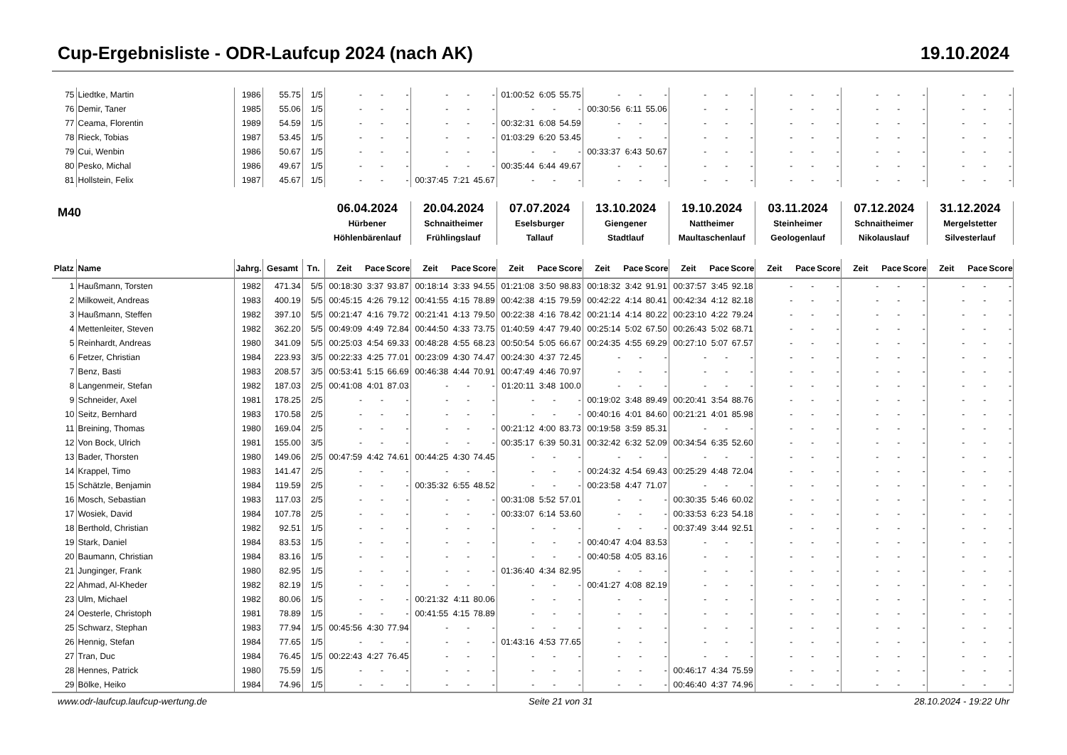Cup-Ergebnisliste - ODR-Laufcup 2024 (nach AK) 19.10.2024
| 75 | Liedtke, Martin | 1986 | 55.75 | 1/5 | - | - | - | - | - | - | 01:00:52 | 6:05 | 55.75 | - | - | - | - | - | - | - | - | - | - | - | - | - | - | - |
| 76 | Demir, Taner | 1985 | 55.06 | 1/5 | - | - | - | - | - | - | - | - | - | 00:30:56 | 6:11 | 55.06 | - | - | - | - | - | - | - | - | - | - | - | - |
| 77 | Ceama, Florentin | 1989 | 54.59 | 1/5 | - | - | - | - | - | - | 00:32:31 | 6:08 | 54.59 | - | - | - | - | - | - | - | - | - | - | - | - | - | - | - |
| 78 | Rieck, Tobias | 1987 | 53.45 | 1/5 | - | - | - | - | - | - | 01:03:29 | 6:20 | 53.45 | - | - | - | - | - | - | - | - | - | - | - | - | - | - | - |
| 79 | Cui, Wenbin | 1986 | 50.67 | 1/5 | - | - | - | - | - | - | - | - | - | 00:33:37 | 6:43 | 50.67 | - | - | - | - | - | - | - | - | - | - | - | - |
| 80 | Pesko, Michal | 1986 | 49.67 | 1/5 | - | - | - | - | - | - | 00:35:44 | 6:44 | 49.67 | - | - | - | - | - | - | - | - | - | - | - | - | - | - | - |
| 81 | Hollstein, Felix | 1987 | 45.67 | 1/5 | - | - | - | 00:37:45 | 7:21 | 45.67 | - | - | - | - | - | - | - | - | - | - | - | - | - | - | - | - | - | - |
| M40 | | | | | 06.04.2024 Hürbener Höhlenbärenlauf | | | 20.04.2024 Schnaitheimer Frühlingslauf | | | 07.07.2024 Eselsburger Tallauf | | | 13.10.2024 Giengener Stadtlauf | | | 19.10.2024 Nattheimer Maultaschenlauf | | | 03.11.2024 Steinheimer Geologenlauf | | | 07.12.2024 Schnaitheimer Nikolauslauf | | | 31.12.2024 Mergelstetter Silvesterlauf | | |
| Platz | Name | Jahrg. | Gesamt | Tn. | Zeit | Pace | Score | Zeit | Pace | Score | Zeit | Pace | Score | Zeit | Pace | Score | Zeit | Pace | Score | Zeit | Pace | Score | Zeit | Pace | Score | Zeit | Pace | Score |
| 1 | Haußmann, Torsten | 1982 | 471.34 | 5/5 | 00:18:30 | 3:37 | 93.87 | 00:18:14 | 3:33 | 94.55 | 01:21:08 | 3:50 | 98.83 | 00:18:32 | 3:42 | 91.91 | 00:37:57 | 3:45 | 92.18 | - | - | - | - | - | - | - | - | - |
| 2 | Milkoweit, Andreas | 1983 | 400.19 | 5/5 | 00:45:15 | 4:26 | 79.12 | 00:41:55 | 4:15 | 78.89 | 00:42:38 | 4:15 | 79.59 | 00:42:22 | 4:14 | 80.41 | 00:42:34 | 4:12 | 82.18 | - | - | - | - | - | - | - | - | - |
| 3 | Haußmann, Steffen | 1982 | 397.10 | 5/5 | 00:21:47 | 4:16 | 79.72 | 00:21:41 | 4:13 | 79.50 | 00:22:38 | 4:16 | 78.42 | 00:21:14 | 4:14 | 80.22 | 00:23:10 | 4:22 | 79.24 | - | - | - | - | - | - | - | - | - |
| 4 | Mettenleiter, Steven | 1982 | 362.20 | 5/5 | 00:49:09 | 4:49 | 72.84 | 00:44:50 | 4:33 | 73.75 | 01:40:59 | 4:47 | 79.40 | 00:25:14 | 5:02 | 67.50 | 00:26:43 | 5:02 | 68.71 | - | - | - | - | - | - | - | - | - |
| 5 | Reinhardt, Andreas | 1980 | 341.09 | 5/5 | 00:25:03 | 4:54 | 69.33 | 00:48:28 | 4:55 | 68.23 | 00:50:54 | 5:05 | 66.67 | 00:24:35 | 4:55 | 69.29 | 00:27:10 | 5:07 | 67.57 | - | - | - | - | - | - | - | - | - |
| 6 | Fetzer, Christian | 1984 | 223.93 | 3/5 | 00:22:33 | 4:25 | 77.01 | 00:23:09 | 4:30 | 74.47 | 00:24:30 | 4:37 | 72.45 | - | - | - | - | - | - | - | - | - | - | - | - | - | - | - |
| 7 | Benz, Basti | 1983 | 208.57 | 3/5 | 00:53:41 | 5:15 | 66.69 | 00:46:38 | 4:44 | 70.91 | 00:47:49 | 4:46 | 70.97 | - | - | - | - | - | - | - | - | - | - | - | - | - | - | - |
| 8 | Langenmeir, Stefan | 1982 | 187.03 | 2/5 | 00:41:08 | 4:01 | 87.03 | - | - | - | 01:20:11 | 3:48 | 100.0 | - | - | - | - | - | - | - | - | - | - | - | - | - | - | - |
| 9 | Schneider, Axel | 1981 | 178.25 | 2/5 | - | - | - | - | - | - | - | - | - | 00:19:02 | 3:48 | 89.49 | 00:20:41 | 3:54 | 88.76 | - | - | - | - | - | - | - | - | - |
| 10 | Seitz, Bernhard | 1983 | 170.58 | 2/5 | - | - | - | - | - | - | - | - | - | 00:40:16 | 4:01 | 84.60 | 00:21:21 | 4:01 | 85.98 | - | - | - | - | - | - | - | - | - |
| 11 | Breining, Thomas | 1980 | 169.04 | 2/5 | - | - | - | - | - | - | 00:21:12 | 4:00 | 83.73 | 00:19:58 | 3:59 | 85.31 | - | - | - | - | - | - | - | - | - | - | - | - |
| 12 | Von Bock, Ulrich | 1981 | 155.00 | 3/5 | - | - | - | - | - | - | 00:35:17 | 6:39 | 50.31 | 00:32:42 | 6:32 | 52.09 | 00:34:54 | 6:35 | 52.60 | - | - | - | - | - | - | - | - | - |
| 13 | Bader, Thorsten | 1980 | 149.06 | 2/5 | 00:47:59 | 4:42 | 74.61 | 00:44:25 | 4:30 | 74.45 | - | - | - | - | - | - | - | - | - | - | - | - | - | - | - | - | - | - |
| 14 | Krappel, Timo | 1983 | 141.47 | 2/5 | - | - | - | - | - | - | - | - | - | 00:24:32 | 4:54 | 69.43 | 00:25:29 | 4:48 | 72.04 | - | - | - | - | - | - | - | - | - |
| 15 | Schätzle, Benjamin | 1984 | 119.59 | 2/5 | - | - | - | 00:35:32 | 6:55 | 48.52 | - | - | - | 00:23:58 | 4:47 | 71.07 | - | - | - | - | - | - | - | - | - | - | - | - |
| 16 | Mosch, Sebastian | 1983 | 117.03 | 2/5 | - | - | - | - | - | - | 00:31:08 | 5:52 | 57.01 | - | - | - | 00:30:35 | 5:46 | 60.02 | - | - | - | - | - | - | - | - | - |
| 17 | Wosiek, David | 1984 | 107.78 | 2/5 | - | - | - | - | - | - | 00:33:07 | 6:14 | 53.60 | - | - | - | 00:33:53 | 6:23 | 54.18 | - | - | - | - | - | - | - | - | - |
| 18 | Berthold, Christian | 1982 | 92.51 | 1/5 | - | - | - | - | - | - | - | - | - | - | - | - | 00:37:49 | 3:44 | 92.51 | - | - | - | - | - | - | - | - | - |
| 19 | Stark, Daniel | 1984 | 83.53 | 1/5 | - | - | - | - | - | - | - | - | - | 00:40:47 | 4:04 | 83.53 | - | - | - | - | - | - | - | - | - | - | - | - |
| 20 | Baumann, Christian | 1984 | 83.16 | 1/5 | - | - | - | - | - | - | - | - | - | 00:40:58 | 4:05 | 83.16 | - | - | - | - | - | - | - | - | - | - | - | - |
| 21 | Junginger, Frank | 1980 | 82.95 | 1/5 | - | - | - | - | - | - | 01:36:40 | 4:34 | 82.95 | - | - | - | - | - | - | - | - | - | - | - | - | - | - | - |
| 22 | Ahmad, Al-Kheder | 1982 | 82.19 | 1/5 | - | - | - | - | - | - | - | - | - | 00:41:27 | 4:08 | 82.19 | - | - | - | - | - | - | - | - | - | - | - | - |
| 23 | Ulm, Michael | 1982 | 80.06 | 1/5 | - | - | - | 00:21:32 | 4:11 | 80.06 | - | - | - | - | - | - | - | - | - | - | - | - | - | - | - | - | - | - |
| 24 | Oesterle, Christoph | 1981 | 78.89 | 1/5 | - | - | - | 00:41:55 | 4:15 | 78.89 | - | - | - | - | - | - | - | - | - | - | - | - | - | - | - | - | - | - |
| 25 | Schwarz, Stephan | 1983 | 77.94 | 1/5 | 00:45:56 | 4:30 | 77.94 | - | - | - | - | - | - | - | - | - | - | - | - | - | - | - | - | - | - | - | - | - |
| 26 | Hennig, Stefan | 1984 | 77.65 | 1/5 | - | - | - | - | - | - | 01:43:16 | 4:53 | 77.65 | - | - | - | - | - | - | - | - | - | - | - | - | - | - | - |
| 27 | Tran, Duc | 1984 | 76.45 | 1/5 | 00:22:43 | 4:27 | 76.45 | - | - | - | - | - | - | - | - | - | - | - | - | - | - | - | - | - | - | - | - | - |
| 28 | Hennes, Patrick | 1980 | 75.59 | 1/5 | - | - | - | - | - | - | - | - | - | - | - | - | 00:46:17 | 4:34 | 75.59 | - | - | - | - | - | - | - | - | - |
| 29 | Bölke, Heiko | 1984 | 74.96 | 1/5 | - | - | - | - | - | - | - | - | - | - | - | - | 00:46:40 | 4:37 | 74.96 | - | - | - | - | - | - | - | - | - |
www.odr-laufcup.laufcup-wertung.de Seite 21 von 31 28.10.2024 - 19:22 Uhr